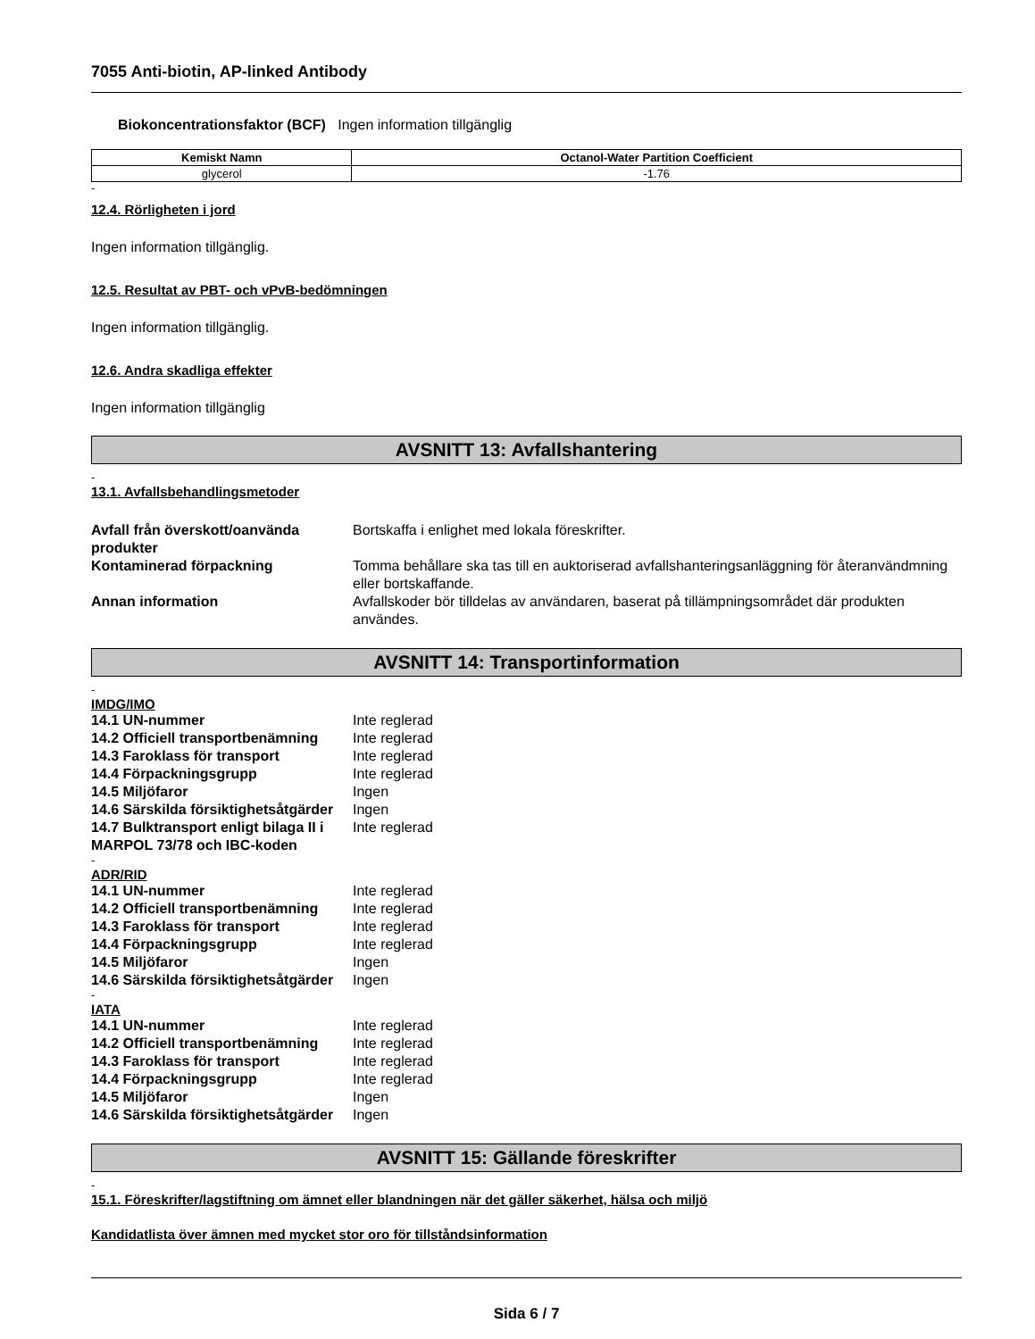7055 Anti-biotin, AP-linked Antibody
Biokoncentrationsfaktor (BCF) Ingen information tillgänglig
| Kemiskt Namn | Octanol-Water Partition Coefficient |
| --- | --- |
| glycerol | -1.76 |
-
12.4. Rörligheten i jord
Ingen information tillgänglig.
12.5. Resultat av PBT- och vPvB-bedömningen
Ingen information tillgänglig.
12.6. Andra skadliga effekter
Ingen information tillgänglig
AVSNITT 13: Avfallshantering
-
13.1. Avfallsbehandlingsmetoder
| Avfall från överskott/oanvända produkter | Bortskaffa i enlighet med lokala föreskrifter. |
| Kontaminerad förpackning | Tomma behållare ska tas till en auktoriserad avfallshanteringsanläggning för återanvändmning eller bortskaffande. |
| Annan information | Avfallskoder bör tilldelas av användaren, baserat på tillämpningsområdet där produkten användes. |
AVSNITT 14: Transportinformation
-
IMDG/IMO
| 14.1 UN-nummer | Inte reglerad |
| 14.2 Officiell transportbenämning | Inte reglerad |
| 14.3 Faroklass för transport | Inte reglerad |
| 14.4 Förpackningsgrupp | Inte reglerad |
| 14.5 Miljöfaror | Ingen |
| 14.6 Särskilda försiktighetsåtgärder | Ingen |
| 14.7 Bulktransport enligt bilaga II i MARPOL 73/78 och IBC-koden | Inte reglerad |
-
ADR/RID
| 14.1 UN-nummer | Inte reglerad |
| 14.2 Officiell transportbenämning | Inte reglerad |
| 14.3 Faroklass för transport | Inte reglerad |
| 14.4 Förpackningsgrupp | Inte reglerad |
| 14.5 Miljöfaror | Ingen |
| 14.6 Särskilda försiktighetsåtgärder | Ingen |
-
IATA
| 14.1 UN-nummer | Inte reglerad |
| 14.2 Officiell transportbenämning | Inte reglerad |
| 14.3 Faroklass för transport | Inte reglerad |
| 14.4 Förpackningsgrupp | Inte reglerad |
| 14.5 Miljöfaror | Ingen |
| 14.6 Särskilda försiktighetsåtgärder | Ingen |
AVSNITT 15: Gällande föreskrifter
-
15.1. Föreskrifter/lagstiftning om ämnet eller blandningen när det gäller säkerhet, hälsa och miljö
Kandidatlista över ämnen med mycket stor oro för tillståndsinformation
Sida 6 / 7